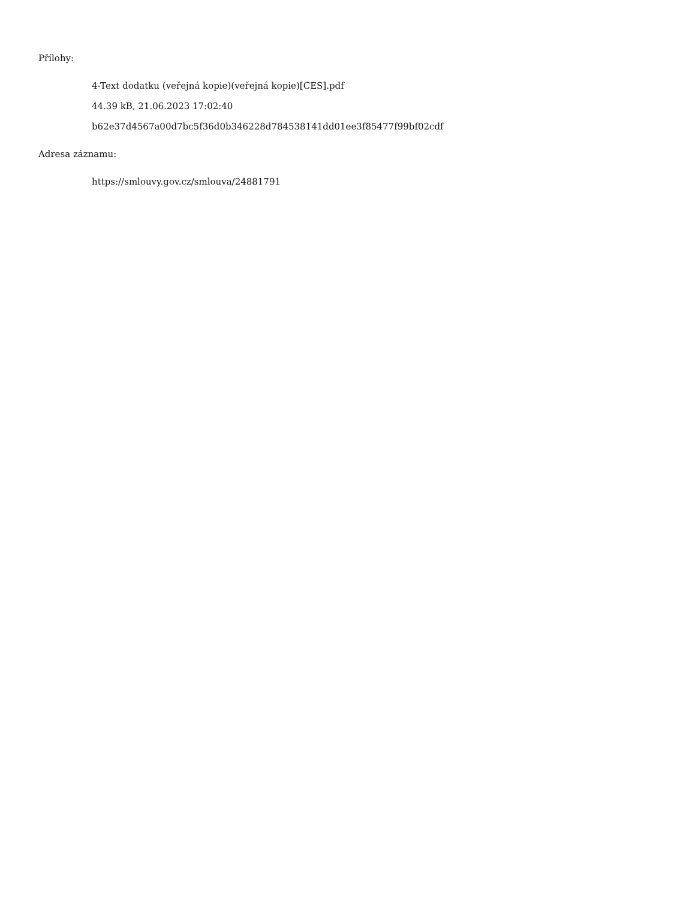Přílohy:
4-Text dodatku (veřejná kopie)(veřejná kopie)[CES].pdf
44.39 kB, 21.06.2023 17:02:40
b62e37d4567a00d7bc5f36d0b346228d784538141dd01ee3f85477f99bf02cdf
Adresa záznamu:
https://smlouvy.gov.cz/smlouva/24881791